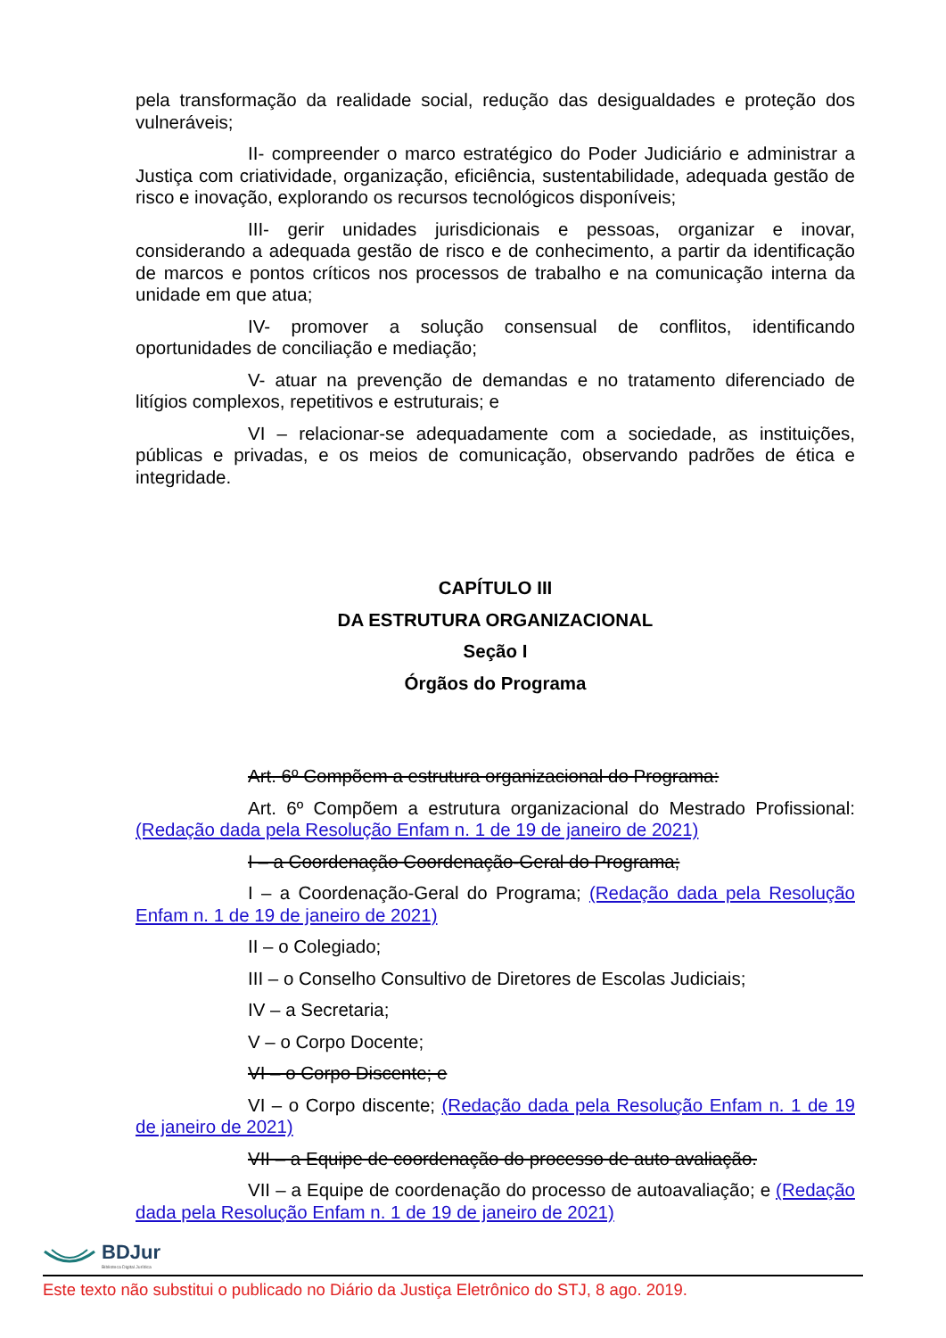pela transformação da realidade social, redução das desigualdades e proteção dos vulneráveis;
II- compreender o marco estratégico do Poder Judiciário e administrar a Justiça com criatividade, organização, eficiência, sustentabilidade, adequada gestão de risco e inovação, explorando os recursos tecnológicos disponíveis;
III- gerir unidades jurisdicionais e pessoas, organizar e inovar, considerando a adequada gestão de risco e de conhecimento, a partir da identificação de marcos e pontos críticos nos processos de trabalho e na comunicação interna da unidade em que atua;
IV- promover a solução consensual de conflitos, identificando oportunidades de conciliação e mediação;
V- atuar na prevenção de demandas e no tratamento diferenciado de litígios complexos, repetitivos e estruturais; e
VI – relacionar-se adequadamente com a sociedade, as instituições, públicas e privadas, e os meios de comunicação, observando padrões de ética e integridade.
CAPÍTULO III
DA ESTRUTURA ORGANIZACIONAL
Seção I
Órgãos do Programa
Art. 6º Compõem a estrutura organizacional do Programa:
Art. 6º Compõem a estrutura organizacional do Mestrado Profissional: (Redação dada pela Resolução Enfam n. 1 de 19 de janeiro de 2021)
I – a Coordenação Coordenação-Geral do Programa;
I – a Coordenação-Geral do Programa; (Redação dada pela Resolução Enfam n. 1 de 19 de janeiro de 2021)
II – o Colegiado;
III – o Conselho Consultivo de Diretores de Escolas Judiciais;
IV – a Secretaria;
V – o Corpo Docente;
VI – o Corpo Discente; e
VI – o Corpo discente; (Redação dada pela Resolução Enfam n. 1 de 19 de janeiro de 2021)
VII – a Equipe de coordenação do processo de auto avaliação.
VII – a Equipe de coordenação do processo de autoavaliação; e (Redação dada pela Resolução Enfam n. 1 de 19 de janeiro de 2021)
BDJur
Biblioteca Digital Jurídica
Este texto não substitui o publicado no Diário da Justiça Eletrônico do STJ, 8 ago. 2019.